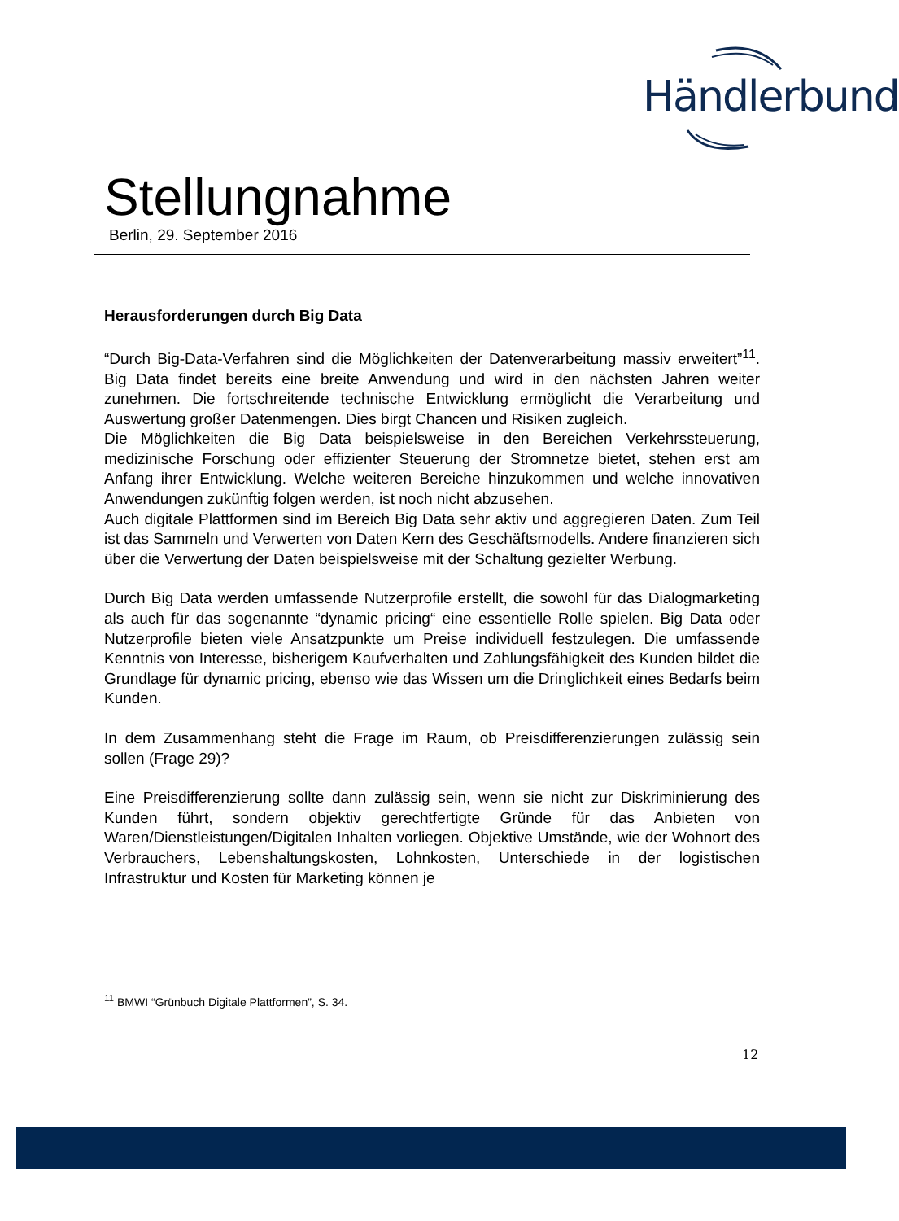Händlerbund
Stellungnahme
Berlin, 29. September 2016
Herausforderungen durch Big Data
“Durch Big-Data-Verfahren sind die Möglichkeiten der Datenverarbeitung massiv erweitert”<sup>11</sup>. Big Data findet bereits eine breite Anwendung und wird in den nächsten Jahren weiter zunehmen. Die fortschreitende technische Entwicklung ermöglicht die Verarbeitung und Auswertung großer Datenmengen. Dies birgt Chancen und Risiken zugleich.
Die Möglichkeiten die Big Data beispielsweise in den Bereichen Verkehrssteuerung, medizinische Forschung oder effizienter Steuerung der Stromnetze bietet, stehen erst am Anfang ihrer Entwicklung. Welche weiteren Bereiche hinzukommen und welche innovativen Anwendungen zukünftig folgen werden, ist noch nicht abzusehen.
Auch digitale Plattformen sind im Bereich Big Data sehr aktiv und aggregieren Daten. Zum Teil ist das Sammeln und Verwerten von Daten Kern des Geschäftsmodells. Andere finanzieren sich über die Verwertung der Daten beispielsweise mit der Schaltung gezielter Werbung.
Durch Big Data werden umfassende Nutzerprofile erstellt, die sowohl für das Dialogmarketing als auch für das sogenannte “dynamic pricing“ eine essentielle Rolle spielen. Big Data oder Nutzerprofile bieten viele Ansatzpunkte um Preise individuell festzulegen. Die umfassende Kenntnis von Interesse, bisherigem Kaufverhalten und Zahlungsfähigkeit des Kunden bildet die Grundlage für dynamic pricing, ebenso wie das Wissen um die Dringlichkeit eines Bedarfs beim Kunden.
In dem Zusammenhang steht die Frage im Raum, ob Preisdifferenzierungen zulässig sein sollen (Frage 29)?
Eine Preisdifferenzierung sollte dann zulässig sein, wenn sie nicht zur Diskriminierung des Kunden führt, sondern objektiv gerechtfertigte Gründe für das Anbieten von Waren/Dienstleistungen/Digitalen Inhalten vorliegen. Objektive Umstände, wie der Wohnort des Verbrauchers, Lebenshaltungskosten, Lohnkosten, Unterschiede in der logistischen Infrastruktur und Kosten für Marketing können je
<sup>11</sup> BMWI “Grünbuch Digitale Plattformen”, S. 34.
12